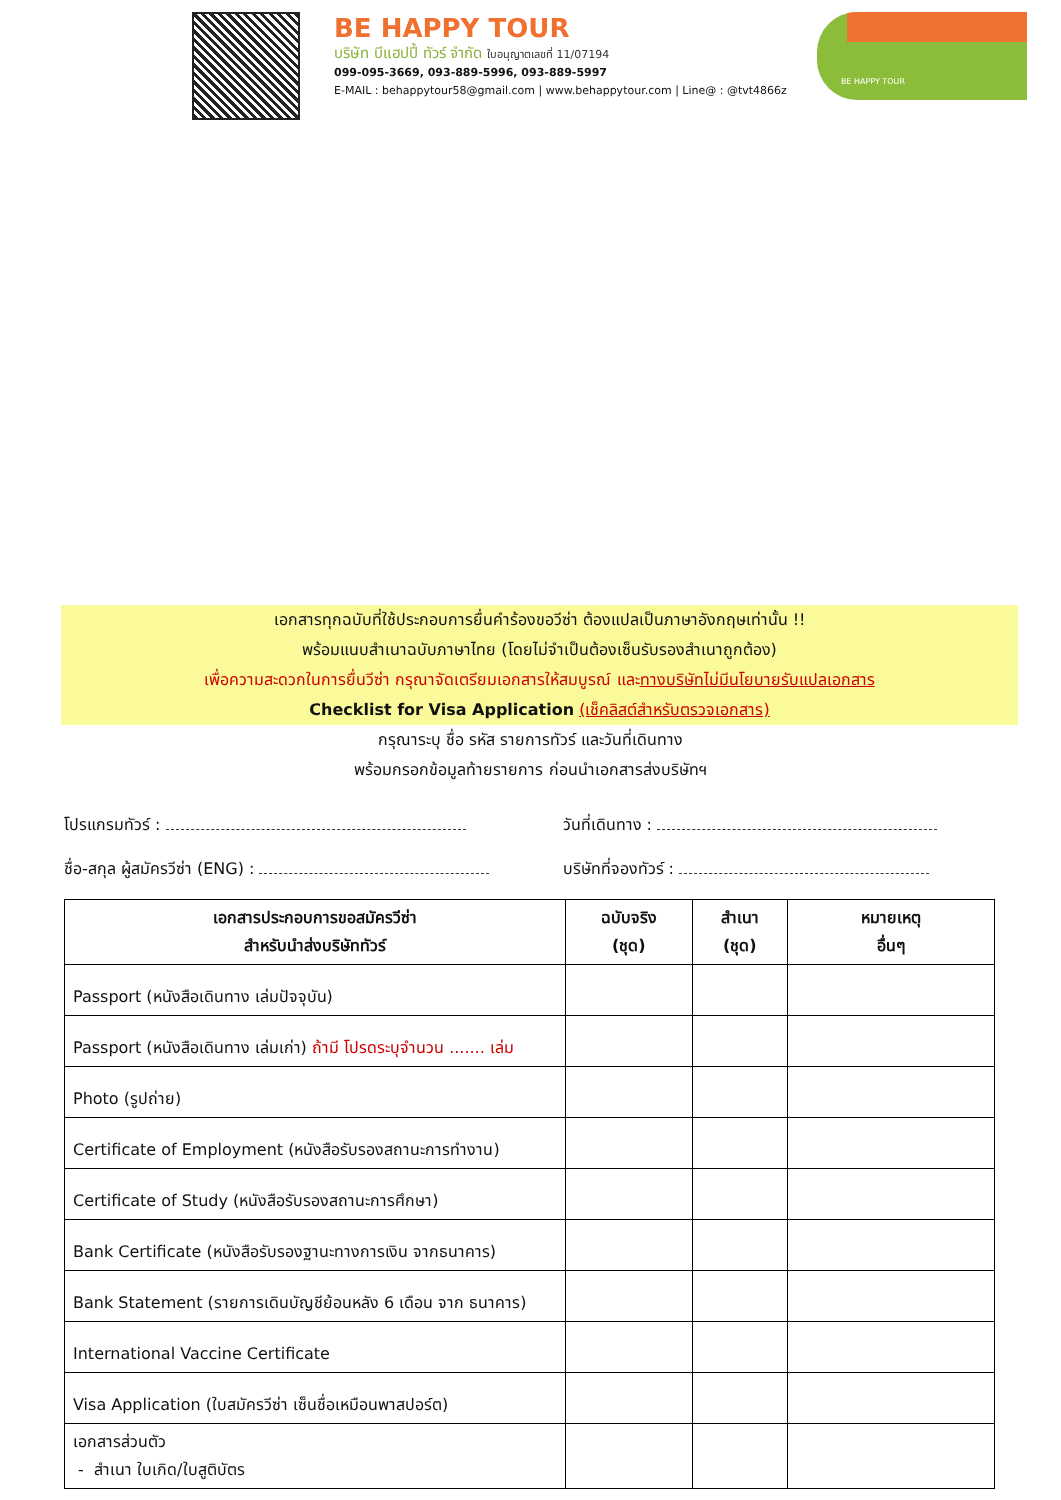BE HAPPY TOUR
บริษัท บีแฮปปี้ ทัวร์ จำกัด ใบอนุญาตเลขที่ 11/07194
099-095-3669, 093-889-5996, 093-889-5997
E-MAIL : behappytour58@gmail.com | www.behappytour.com | Line@ : @tvt4866z
BE HAPPY TOUR
เอกสารทุกฉบับที่ใช้ประกอบการยื่นคำร้องขอวีซ่า ต้องแปลเป็นภาษาอังกฤษเท่านั้น !!
พร้อมแนบสำเนาฉบับภาษาไทย (โดยไม่จำเป็นต้องเซ็นรับรองสำเนาถูกต้อง)
เพื่อความสะดวกในการยื่นวีซ่า กรุณาจัดเตรียมเอกสารให้สมบูรณ์ และทางบริษัทไม่มีนโยบายรับแปลเอกสาร
Checklist for Visa Application (เช็คลิสต์สำหรับตรวจเอกสาร)
กรุณาระบุ ชื่อ รหัส รายการทัวร์ และวันที่เดินทาง
พร้อมกรอกข้อมูลท้ายรายการ ก่อนนำเอกสารส่งบริษัทฯ
โปรแกรมทัวร์ : วันที่เดินทาง :
ชื่อ-สกุล ผู้สมัครวีซ่า (ENG) : บริษัทที่จองทัวร์ :
| เอกสารประกอบการขอสมัครวีซ่า สำหรับนำส่งบริษัททัวร์ | ฉบับจริง (ชุด) | สำเนา (ชุด) | หมายเหตุ อื่นๆ |
| --- | --- | --- | --- |
| Passport (หนังสือเดินทาง เล่มปัจจุบัน) | | | |
| Passport (หนังสือเดินทาง เล่มเก่า) ถ้ามี โปรดระบุจำนวน ....... เล่ม | | | |
| Photo (รูปถ่าย) | | | |
| Certificate of Employment (หนังสือรับรองสถานะการทำงาน) | | | |
| Certificate of Study (หนังสือรับรองสถานะการศึกษา) | | | |
| Bank Certificate (หนังสือรับรองฐานะทางการเงิน จากธนาคาร) | | | |
| Bank Statement (รายการเดินบัญชีย้อนหลัง 6 เดือน จาก ธนาคาร) | | | |
| International Vaccine Certificate | | | |
| Visa Application (ใบสมัครวีซ่า เซ็นชื่อเหมือนพาสปอร์ต) | | | |
| เอกสารส่วนตัว - สำเนา ใบเกิด/ใบสูติบัตร | | | |